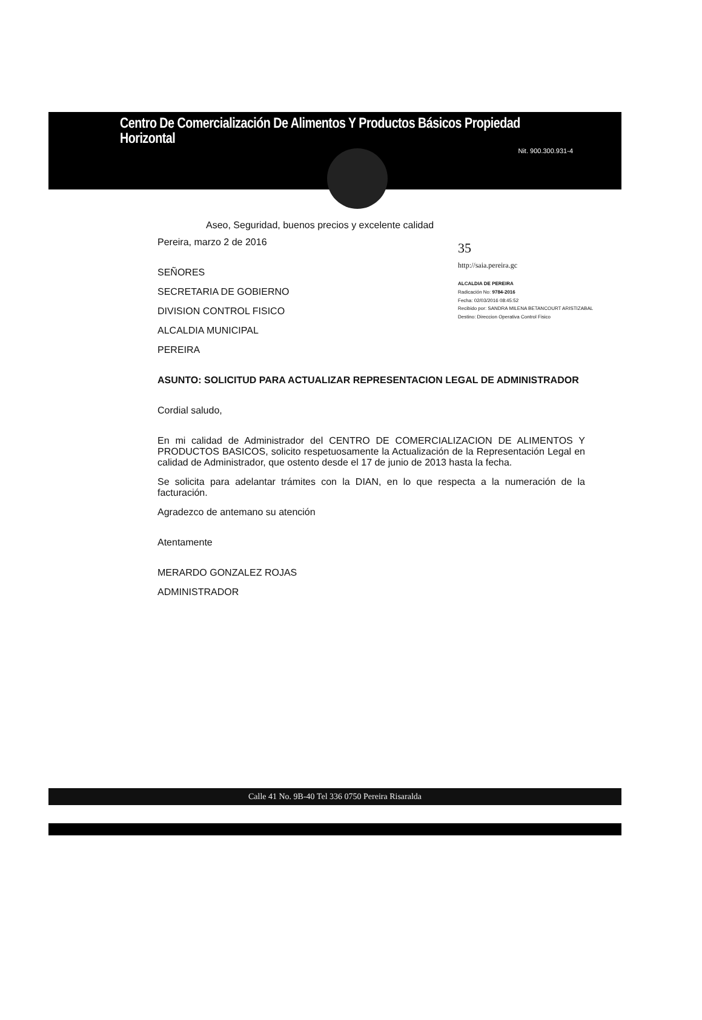Centro De Comercialización De Alimentos Y Productos Básicos Propiedad Horizontal
Nit. 900.300.931-4
Aseo, Seguridad, buenos precios y excelente calidad
35
http://saia.pereira.gc
ALCALDIA DE PEREIRA
Radicación No: 9784-2016
Fecha: 02/03/2016 08:45:52
Recibido por: SANDRA MILENA BETANCOURT ARISTIZABAL
Destino: Direccion Operativa Control Fisico
Pereira, marzo 2 de 2016
SEÑORES
SECRETARIA DE GOBIERNO
DIVISION CONTROL FISICO
ALCALDIA MUNICIPAL
PEREIRA
ASUNTO: SOLICITUD PARA ACTUALIZAR REPRESENTACION LEGAL DE ADMINISTRADOR
Cordial saludo,
En mi calidad de Administrador del CENTRO DE COMERCIALIZACION DE ALIMENTOS Y PRODUCTOS BASICOS, solicito respetuosamente la Actualización de la Representación Legal en calidad de Administrador, que ostento desde el 17 de junio de 2013 hasta la fecha.
Se solicita para adelantar trámites con la DIAN, en lo que respecta a la numeración de la facturación.
Agradezco de antemano su atención
Atentamente
MERARDO GONZALEZ ROJAS
ADMINISTRADOR
Calle 41 No. 9B-40 Tel 336 0750 Pereira Risaralda